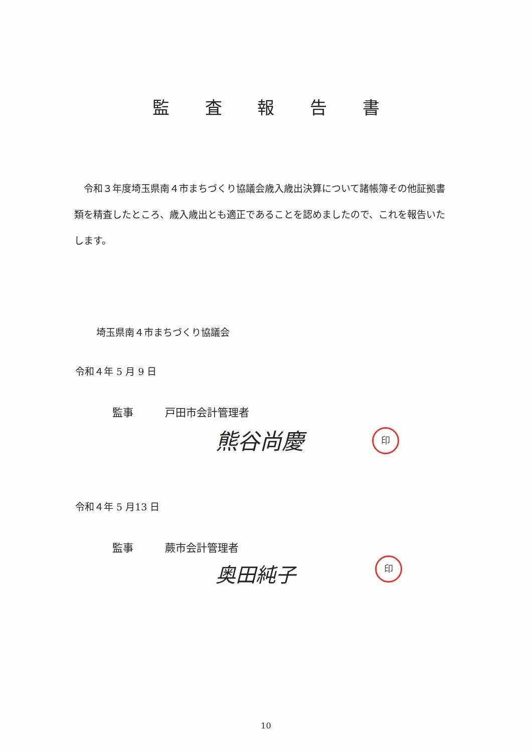監 査 報 告 書
　令和３年度埼玉県南４市まちづくり協議会歳入歳出決算について諸帳簿その他証拠書類を精査したところ、歳入歳出とも適正であることを認めましたので、これを報告いたします。
埼玉県南４市まちづくり協議会
令和４年 5 月 9 日
監事　　　戸田市会計管理者
熊谷尚慶 印
令和４年 5 月13 日
監事　　　蕨市会計管理者
奥田純子 印
10